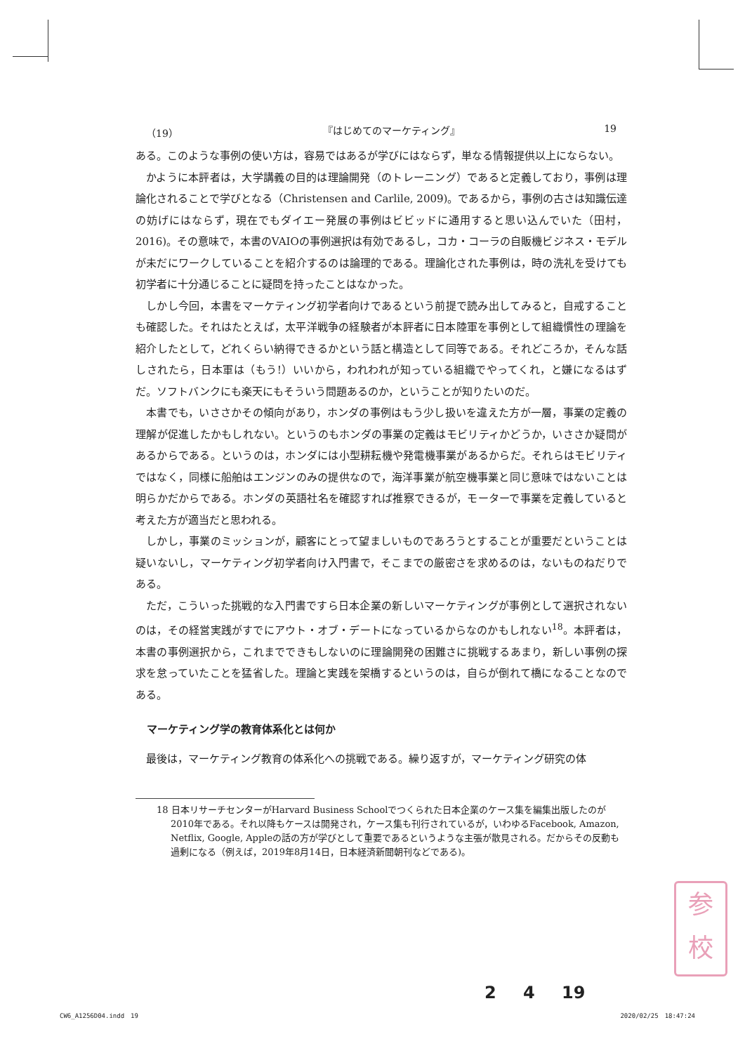（19） 『はじめてのマーケティング』 19
ある。このような事例の使い方は，容易ではあるが学びにはならず，単なる情報提供以上にならない。
かように本評者は，大学講義の目的は理論開発（のトレーニング）であると定義しており，事例は理論化されることで学びとなる（Christensen and Carlile, 2009)。であるから，事例の古さは知識伝達の妨げにはならず，現在でもダイエー発展の事例はビビッドに通用すると思い込んでいた（田村，2016)。その意味で，本書のVAIOの事例選択は有効であるし，コカ・コーラの自販機ビジネス・モデルが未だにワークしていることを紹介するのは論理的である。理論化された事例は，時の洗礼を受けても初学者に十分通じることに疑問を持ったことはなかった。
しかし今回，本書をマーケティング初学者向けであるという前提で読み出してみると，自戒することも確認した。それはたとえば，太平洋戦争の経験者が本評者に日本陸軍を事例として組織慣性の理論を紹介したとして，どれくらい納得できるかという話と構造として同等である。それどころか，そんな話しされたら，日本軍は（もう!）いいから，われわれが知っている組織でやってくれ，と嫌になるはずだ。ソフトバンクにも楽天にもそういう問題あるのか，ということが知りたいのだ。
本書でも，いささかその傾向があり，ホンダの事例はもう少し扱いを違えた方が一層，事業の定義の理解が促進したかもしれない。というのもホンダの事業の定義はモビリティかどうか，いささか疑問があるからである。というのは，ホンダには小型耕耘機や発電機事業があるからだ。それらはモビリティではなく，同様に船舶はエンジンのみの提供なので，海洋事業が航空機事業と同じ意味ではないことは明らかだからである。ホンダの英語社名を確認すれば推察できるが，モーターで事業を定義していると考えた方が適当だと思われる。
しかし，事業のミッションが，顧客にとって望ましいものであろうとすることが重要だということは疑いないし，マーケティング初学者向け入門書で，そこまでの厳密さを求めるのは，ないものねだりである。
ただ，こういった挑戦的な入門書ですら日本企業の新しいマーケティングが事例として選択されないのは，その経営実践がすでにアウト・オブ・デートになっているからなのかもしれない<sup>18</sup>。本評者は，本書の事例選択から，これまでできもしないのに理論開発の困難さに挑戦するあまり，新しい事例の探求を怠っていたことを猛省した。理論と実践を架橋するというのは，自らが倒れて橋になることなのである。
マーケティング学の教育体系化とは何か
最後は，マーケティング教育の体系化への挑戦である。繰り返すが，マーケティング研究の体
18 日本リサーチセンターがHarvard Business Schoolでつくられた日本企業のケース集を編集出版したのが2010年である。それ以降もケースは開発され，ケース集も刊行されているが，いわゆるFacebook, Amazon, Netflix, Google, Appleの話の方が学びとして重要であるというような主張が散見される。だからその反動も過剰になる（例えば，2019年8月14日，日本経済新聞朝刊などである)。
参
校
2 4 19
CW6_A1256D04.indd　19 2020/02/25　18:47:24